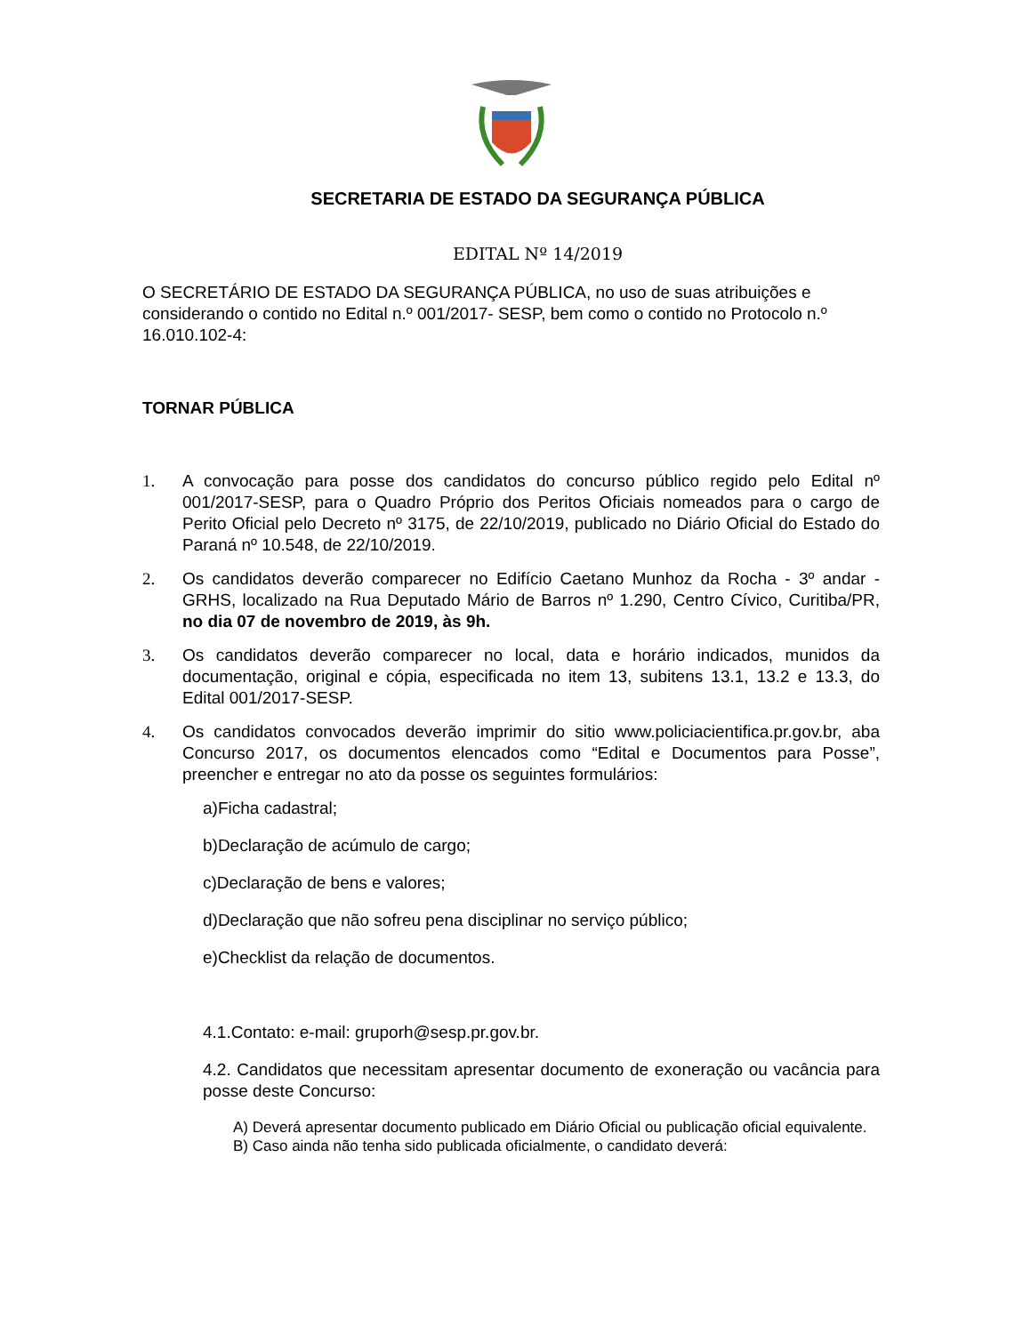SECRETARIA DE ESTADO DA SEGURANÇA PÚBLICA
EDITAL Nº 14/2019
O SECRETÁRIO DE ESTADO DA SEGURANÇA PÚBLICA, no uso de suas atribuições e considerando o contido no Edital n.º 001/2017- SESP, bem como o contido no Protocolo n.º 16.010.102-4:
TORNAR PÚBLICA
1. A convocação para posse dos candidatos do concurso público regido pelo Edital nº 001/2017-SESP, para o Quadro Próprio dos Peritos Oficiais nomeados para o cargo de Perito Oficial pelo Decreto nº 3175, de 22/10/2019, publicado no Diário Oficial do Estado do Paraná nº 10.548, de 22/10/2019.
2. Os candidatos deverão comparecer no Edifício Caetano Munhoz da Rocha - 3º andar - GRHS, localizado na Rua Deputado Mário de Barros nº 1.290, Centro Cívico, Curitiba/PR, no dia 07 de novembro de 2019, às 9h.
3. Os candidatos deverão comparecer no local, data e horário indicados, munidos da documentação, original e cópia, especificada no item 13, subitens 13.1, 13.2 e 13.3, do Edital 001/2017-SESP.
4. Os candidatos convocados deverão imprimir do sitio www.policiacientifica.pr.gov.br, aba Concurso 2017, os documentos elencados como “Edital e Documentos para Posse”, preencher e entregar no ato da posse os seguintes formulários:
a)Ficha cadastral;
b)Declaração de acúmulo de cargo;
c)Declaração de bens e valores;
d)Declaração que não sofreu pena disciplinar no serviço público;
e)Checklist da relação de documentos.
4.1.Contato: e-mail: gruporh@sesp.pr.gov.br.
4.2. Candidatos que necessitam apresentar documento de exoneração ou vacância para posse deste Concurso:
A) Deverá apresentar documento publicado em Diário Oficial ou publicação oficial equivalente.
B) Caso ainda não tenha sido publicada oficialmente, o candidato deverá: